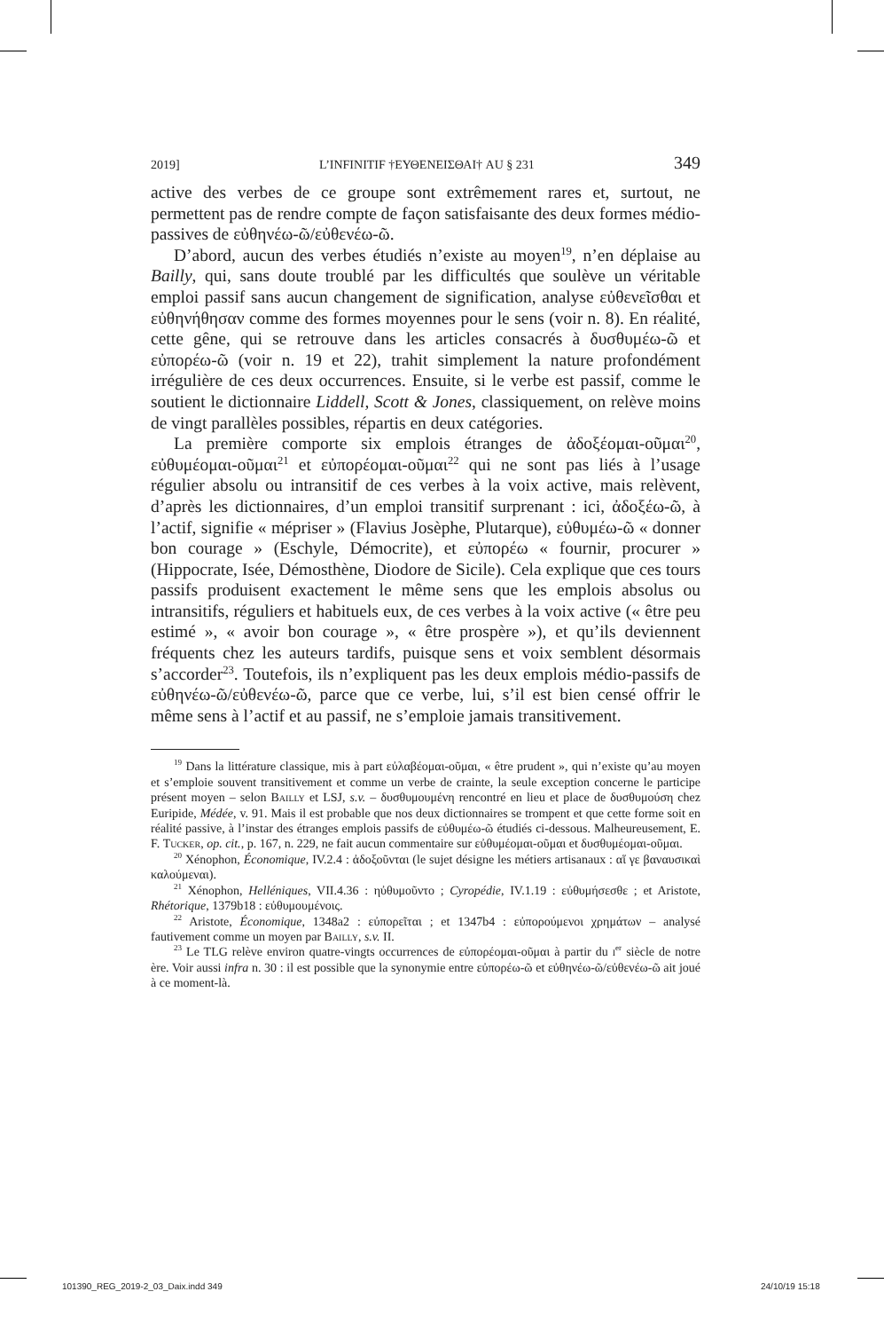2019] L’INFINITIF †ΕΥΘΕΝΕΙΣΘΑΙ† AU § 231 349
active des verbes de ce groupe sont extrêmement rares et, surtout, ne permettent pas de rendre compte de façon satisfaisante des deux formes médio-passives de εὐθηνέω-ῶ/εὐθενέω-ῶ.
D’abord, aucun des verbes étudiés n’existe au moyen<sup>19</sup>, n’en déplaise au Bailly, qui, sans doute troublé par les difficultés que soulève un véritable emploi passif sans aucun changement de signification, analyse εὐθενεῖσθαι et εὐθηνήθησαν comme des formes moyennes pour le sens (voir n. 8). En réalité, cette gêne, qui se retrouve dans les articles consacrés à δυσθυμέω-ῶ et εὐπορέω-ῶ (voir n. 19 et 22), trahit simplement la nature profondément irrégulière de ces deux occurrences. Ensuite, si le verbe est passif, comme le soutient le dictionnaire Liddell, Scott & Jones, classiquement, on relève moins de vingt parallèles possibles, répartis en deux catégories.
La première comporte six emplois étranges de ἀδοξέομαι-οῦμαι<sup>20</sup>, εὐθυμέομαι-οῦμαι<sup>21</sup> et εὐπορέομαι-οῦμαι<sup>22</sup> qui ne sont pas liés à l’usage régulier absolu ou intransitif de ces verbes à la voix active, mais relèvent, d’après les dictionnaires, d’un emploi transitif surprenant : ici, ἀδοξέω-ῶ, à l’actif, signifie « mépriser » (Flavius Josèphe, Plutarque), εὐθυμέω-ῶ « donner bon courage » (Eschyle, Démocrite), et εὐπορέω « fournir, procurer » (Hippocrate, Isée, Démosthène, Diodore de Sicile). Cela explique que ces tours passifs produisent exactement le même sens que les emplois absolus ou intransitifs, réguliers et habituels eux, de ces verbes à la voix active (« être peu estimé », « avoir bon courage », « être prospère »), et qu’ils deviennent fréquents chez les auteurs tardifs, puisque sens et voix semblent désormais s’accorder<sup>23</sup>. Toutefois, ils n’expliquent pas les deux emplois médio-passifs de εὐθηνέω-ῶ/εὐθενέω-ῶ, parce que ce verbe, lui, s’il est bien censé offrir le même sens à l’actif et au passif, ne s’emploie jamais transitivement.
<sup>19</sup> Dans la littérature classique, mis à part εὐλαβέομαι-οῦμαι, « être prudent », qui n’existe qu’au moyen et s’emploie souvent transitivement et comme un verbe de crainte, la seule exception concerne le participe présent moyen – selon Bailly et LSJ, s.v. – δυσθυμουμένη rencontré en lieu et place de δυσθυμούση chez Euripide, Médée, v. 91. Mais il est probable que nos deux dictionnaires se trompent et que cette forme soit en réalité passive, à l’instar des étranges emplois passifs de εὐθυμέω-ῶ étudiés ci-dessous. Malheureusement, E. F. Tucker, op. cit., p. 167, n. 229, ne fait aucun commentaire sur εὐθυμέομαι-οῦμαι et δυσθυμέομαι-οῦμαι.
<sup>20</sup> Xénophon, Économique, IV.2.4 : ἀδοξοῦνται (le sujet désigne les métiers artisanaux : αἵ γε βαναυσικαὶ καλούμεναι).
<sup>21</sup> Xénophon, Helléniques, VII.4.36 : ηὐθυμοῦντο ; Cyropédie, IV.1.19 : εὐθυμήσεσθε ; et Aristote, Rhétorique, 1379b18 : εὐθυμουμένοις.
<sup>22</sup> Aristote, Économique, 1348a2 : εὐπορεῖται ; et 1347b4 : εὐπορούμενοι χρημάτων – analysé fautivement comme un moyen par Bailly, s.v. II.
<sup>23</sup> Le TLG relève environ quatre-vingts occurrences de εὐπορέομαι-οῦμαι à partir du i<sup>er</sup> siècle de notre ère. Voir aussi infra n. 30 : il est possible que la synonymie entre εὐπορέω-ῶ et εὐθηνέω-ῶ/εὐθενέω-ῶ ait joué à ce moment-là.
101390_REG_2019-2_03_Daix.indd 349
24/10/19 15:18